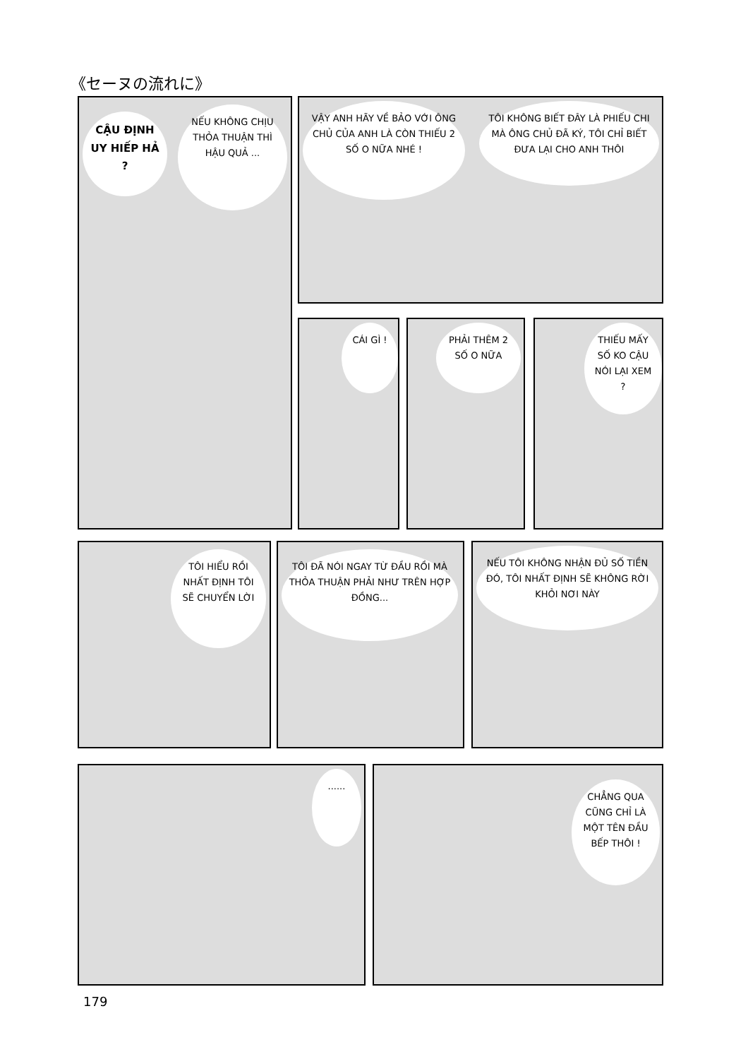《セーヌの流れに》
CẬU ĐỊNH UY HIẾP HẢ ?
NẾU KHÔNG CHỊU THỎA THUẬN THÌ HẬU QUẢ ...
VẬY ANH HÃY VỀ BẢO VỚI ÔNG CHỦ CỦA ANH LÀ CÒN THIẾU 2 SỐ O NỮA NHÉ !
TÔI KHÔNG BIẾT ĐÂY LÀ PHIẾU CHI MÀ ÔNG CHỦ ĐÃ KÝ, TÔI CHỈ BIẾT ĐƯA LẠI CHO ANH THÔI
CÁI GÌ !
PHẢI THÊM 2 SỐ O NỮA
THIẾU MẤY SỐ KO CẬU NÓI LẠI XEM ?
TÔI HIỂU RỒI NHẤT ĐỊNH TÔI SẼ CHUYỂN LỜI
TÔI ĐÃ NÓI NGAY TỪ ĐẦU RỒI MÀ THỎA THUẬN PHẢI NHƯ TRÊN HỢP ĐỒNG...
NẾU TÔI KHÔNG NHẬN ĐỦ SỐ TIỀN ĐÓ, TÔI NHẤT ĐỊNH SẼ KHÔNG RỜI KHỎI NƠI NÀY
......
CHẲNG QUA CŨNG CHỈ LÀ MỘT TÊN ĐẦU BẾP THÔI !
179